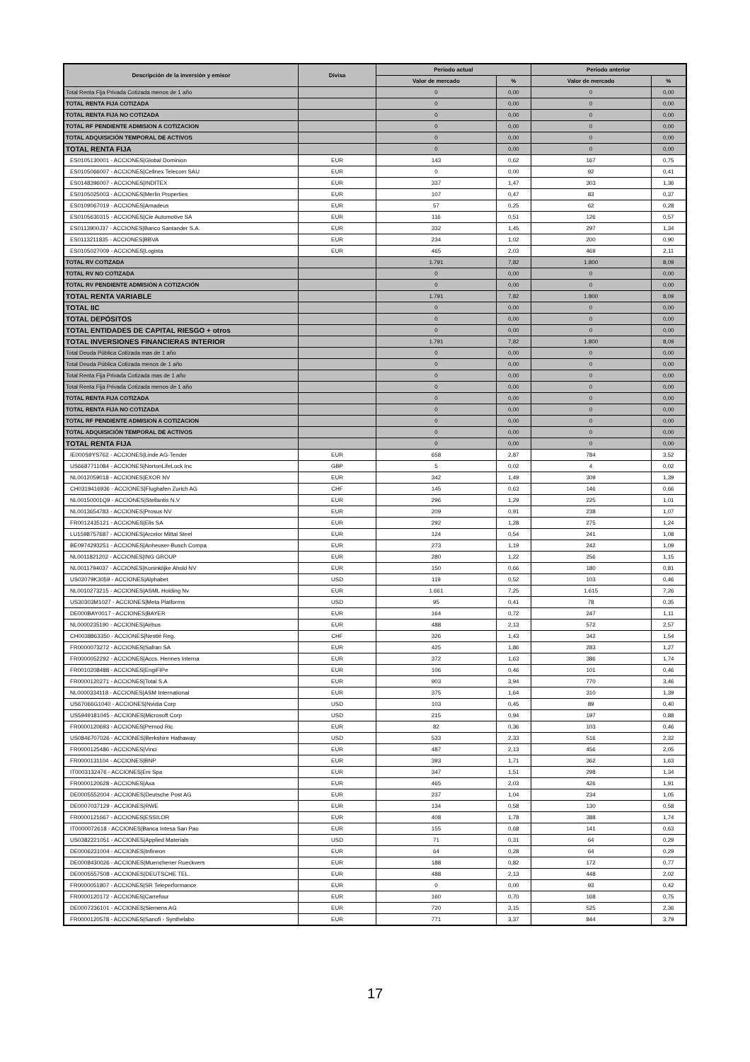| Descripción de la inversión y emisor | Divisa | Periodo actual | | Periodo anterior | |
| --- | --- | --- | --- | --- | --- |
| | | Valor de mercado | % | Valor de mercado | % |
| Total Renta Fija Privada Cotizada menos de 1 año | | 0 | 0,00 | 0 | 0,00 |
| TOTAL RENTA FIJA COTIZADA | | 0 | 0,00 | 0 | 0,00 |
| TOTAL RENTA FIJA NO COTIZADA | | 0 | 0,00 | 0 | 0,00 |
| TOTAL RF PENDIENTE ADMISION A COTIZACION | | 0 | 0,00 | 0 | 0,00 |
| TOTAL ADQUISICIÓN TEMPORAL DE ACTIVOS | | 0 | 0,00 | 0 | 0,00 |
| TOTAL RENTA FIJA | | 0 | 0,00 | 0 | 0,00 |
| ES0105130001 - ACCIONES/Global Dominion | EUR | 143 | 0,62 | 167 | 0,75 |
| ES0105066007 - ACCIONES/Cellnex Telecom SAU | EUR | 0 | 0,00 | 92 | 0,41 |
| ES0148396007 - ACCIONES/INDITEX | EUR | 337 | 1,47 | 303 | 1,36 |
| ES0105025003 - ACCIONES/Merlin Properties | EUR | 107 | 0,47 | 83 | 0,37 |
| ES0109067019 - ACCIONES/Amadeus | EUR | 57 | 0,25 | 62 | 0,28 |
| ES0105630315 - ACCIONES/Cie Automotive SA | EUR | 116 | 0,51 | 126 | 0,57 |
| ES0113900J37 - ACCIONES/Banco Santander S.A. | EUR | 332 | 1,45 | 297 | 1,34 |
| ES0113211835 - ACCIONES/BBVA | EUR | 234 | 1,02 | 200 | 0,90 |
| ES0105027009 - ACCIONES/Logista | EUR | 465 | 2,03 | 469 | 2,11 |
| TOTAL RV COTIZADA | | 1.791 | 7,82 | 1.800 | 8,09 |
| TOTAL RV NO COTIZADA | | 0 | 0,00 | 0 | 0,00 |
| TOTAL RV PENDIENTE ADMISIÓN A COTIZACIÓN | | 0 | 0,00 | 0 | 0,00 |
| TOTAL RENTA VARIABLE | | 1.791 | 7,82 | 1.800 | 8,09 |
| TOTAL IIC | | 0 | 0,00 | 0 | 0,00 |
| TOTAL DEPÓSITOS | | 0 | 0,00 | 0 | 0,00 |
| TOTAL ENTIDADES DE CAPITAL RIESGO + otros | | 0 | 0,00 | 0 | 0,00 |
| TOTAL INVERSIONES FINANCIERAS INTERIOR | | 1.791 | 7,82 | 1.800 | 8,09 |
| Total Deuda Pública Cotizada mas de 1 año | | 0 | 0,00 | 0 | 0,00 |
| Total Deuda Pública Cotizada menos de 1 año | | 0 | 0,00 | 0 | 0,00 |
| Total Renta Fija Privada Cotizada mas de 1 año | | 0 | 0,00 | 0 | 0,00 |
| Total Renta Fija Privada Cotizada menos de 1 año | | 0 | 0,00 | 0 | 0,00 |
| TOTAL RENTA FIJA COTIZADA | | 0 | 0,00 | 0 | 0,00 |
| TOTAL RENTA FIJA NO COTIZADA | | 0 | 0,00 | 0 | 0,00 |
| TOTAL RF PENDIENTE ADMISION A COTIZACION | | 0 | 0,00 | 0 | 0,00 |
| TOTAL ADQUISICIÓN TEMPORAL DE ACTIVOS | | 0 | 0,00 | 0 | 0,00 |
| TOTAL RENTA FIJA | | 0 | 0,00 | 0 | 0,00 |
| IE000S9YS762 - ACCIONES/Linde AG-Tender | EUR | 658 | 2,87 | 784 | 3,52 |
| US6687711084 - ACCIONES/NortonLifeLock Inc | GBP | 5 | 0,02 | 4 | 0,02 |
| NL0012059018 - ACCIONES/EXOR NV | EUR | 342 | 1,49 | 309 | 1,39 |
| CH0319416936 - ACCIONES/Flughafen Zurich AG | CHF | 145 | 0,63 | 146 | 0,66 |
| NL00150001Q9 - ACCIONES/Stellantis N.V | EUR | 296 | 1,29 | 225 | 1,01 |
| NL0013654783 - ACCIONES/Prosus NV | EUR | 209 | 0,91 | 238 | 1,07 |
| FR0012435121 - ACCIONES/Elis SA | EUR | 292 | 1,28 | 275 | 1,24 |
| LU1598757687 - ACCIONES/Arcelor Mittal Steel | EUR | 124 | 0,54 | 241 | 1,08 |
| BE0974293251 - ACCIONES/Anheuser-Busch Compa | EUR | 273 | 1,19 | 242 | 1,09 |
| NL0011821202 - ACCIONES/ING GROUP | EUR | 280 | 1,22 | 256 | 1,15 |
| NL0011794037 - ACCIONES/Koninklijke Ahold NV | EUR | 150 | 0,66 | 180 | 0,81 |
| US02079K3059 - ACCIONES/Alphabet | USD | 119 | 0,52 | 103 | 0,46 |
| NL0010273215 - ACCIONES/ASML Holding Nv | EUR | 1.661 | 7,25 | 1.615 | 7,26 |
| US30303M1027 - ACCIONES/Meta Platforms | USD | 95 | 0,41 | 78 | 0,35 |
| DE000BAY0017 - ACCIONES/BAYER | EUR | 164 | 0,72 | 247 | 1,11 |
| NL0000235190 - ACCIONES/Airbus | EUR | 488 | 2,13 | 572 | 2,57 |
| CH0038863350 - ACCIONES/Nestlé Reg. | CHF | 326 | 1,43 | 342 | 1,54 |
| FR0000073272 - ACCIONES/Safran SA | EUR | 425 | 1,86 | 283 | 1,27 |
| FR0000052292 - ACCIONES/Accs. Hermes Interna | EUR | 372 | 1,63 | 386 | 1,74 |
| FR0010208488 - ACCIONES/EngiFIPe | EUR | 106 | 0,46 | 101 | 0,46 |
| FR0000120271 - ACCIONES/Total S.A | EUR | 903 | 3,94 | 770 | 3,46 |
| NL0000334118 - ACCIONES/ASM International | EUR | 375 | 1,64 | 310 | 1,39 |
| US67066G1040 - ACCIONES/Nvidia Corp | USD | 103 | 0,45 | 89 | 0,40 |
| US5949181045 - ACCIONES/Microsoft Corp | USD | 215 | 0,94 | 197 | 0,88 |
| FR0000120693 - ACCIONES/Pernod Ric | EUR | 82 | 0,36 | 103 | 0,46 |
| US0846707026 - ACCIONES/Berkshire Hathaway | USD | 533 | 2,33 | 516 | 2,32 |
| FR0000125486 - ACCIONES/Vinci | EUR | 487 | 2,13 | 456 | 2,05 |
| FR0000131104 - ACCIONES/BNP | EUR | 393 | 1,71 | 362 | 1,63 |
| IT0003132476 - ACCIONES/Eni Spa | EUR | 347 | 1,51 | 298 | 1,34 |
| FR0000120628 - ACCIONES/Axa | EUR | 465 | 2,03 | 426 | 1,91 |
| DE0005552004 - ACCIONES/Deutsche Post AG | EUR | 237 | 1,04 | 234 | 1,05 |
| DE0007037129 - ACCIONES/RWE | EUR | 134 | 0,58 | 130 | 0,58 |
| FR0000121667 - ACCIONES/ESSILOR | EUR | 408 | 1,78 | 388 | 1,74 |
| IT0000072618 - ACCIONES/Banca Intesa San Pao | EUR | 155 | 0,68 | 141 | 0,63 |
| US0382221051 - ACCIONES/Applied Materials | USD | 71 | 0,31 | 64 | 0,29 |
| DE0006231004 - ACCIONES/Infineon | EUR | 64 | 0,28 | 64 | 0,29 |
| DE0008430026 - ACCIONES/Muenchener Rueckvers | EUR | 188 | 0,82 | 172 | 0,77 |
| DE0005557508 - ACCIONES/DEUTSCHE TEL. | EUR | 488 | 2,13 | 448 | 2,02 |
| FR0000051807 - ACCIONES/SR Teleperformance | EUR | 0 | 0,00 | 93 | 0,42 |
| FR0000120172 - ACCIONES/Carrefour | EUR | 160 | 0,70 | 168 | 0,75 |
| DE0007236101 - ACCIONES/Siemens AG | EUR | 720 | 3,15 | 525 | 2,36 |
| FR0000120578 - ACCIONES/Sanofi - Synthelabo | EUR | 771 | 3,37 | 844 | 3,79 |
17